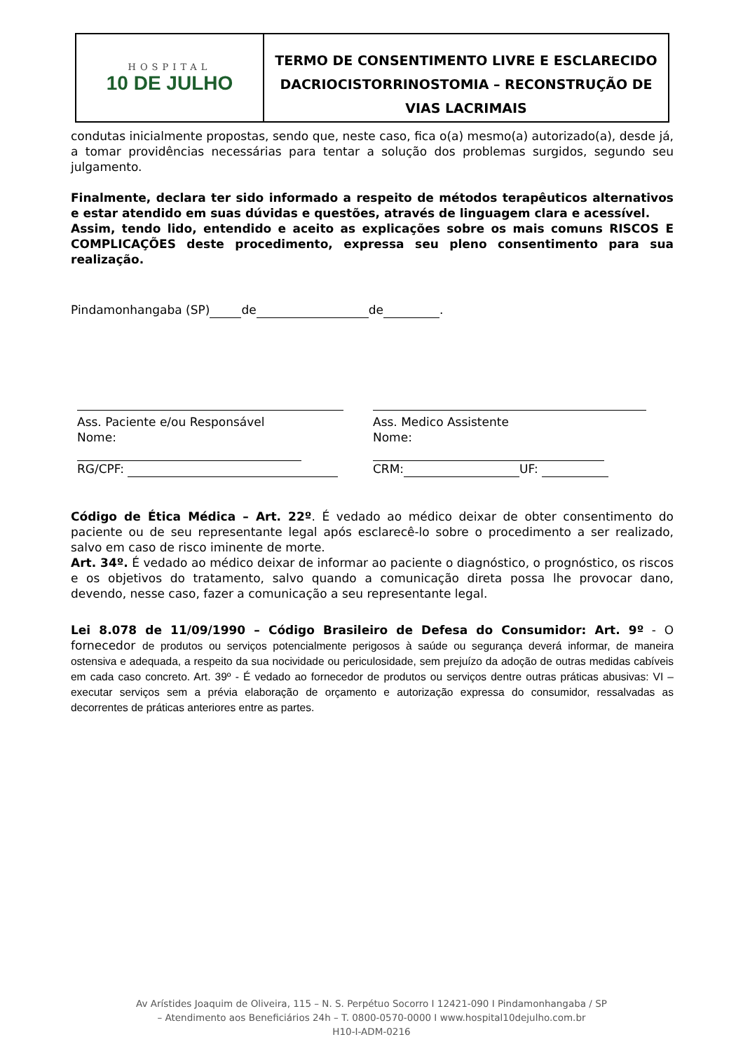HOSPITAL
10 DE JULHO
TERMO DE CONSENTIMENTO LIVRE E ESCLARECIDO
DACRIOCISTORRINOSTOMIA – RECONSTRUÇÃO DE VIAS LACRIMAIS
condutas inicialmente propostas, sendo que, neste caso, fica o(a) mesmo(a) autorizado(a), desde já, a tomar providências necessárias para tentar a solução dos problemas surgidos, segundo seu julgamento.
Finalmente, declara ter sido informado a respeito de métodos terapêuticos alternativos e estar atendido em suas dúvidas e questões, através de linguagem clara e acessível.
Assim, tendo lido, entendido e aceito as explicações sobre os mais comuns RISCOS E COMPLICAÇÕES deste procedimento, expressa seu pleno consentimento para sua realização.
Pindamonhangaba (SP) de de .
Ass. Paciente e/ou Responsável
Nome:
RG/CPF:
Ass. Medico Assistente
Nome:
CRM: UF:
Código de Ética Médica – Art. 22º. É vedado ao médico deixar de obter consentimento do paciente ou de seu representante legal após esclarecê-lo sobre o procedimento a ser realizado, salvo em caso de risco iminente de morte.
Art. 34º. É vedado ao médico deixar de informar ao paciente o diagnóstico, o prognóstico, os riscos e os objetivos do tratamento, salvo quando a comunicação direta possa lhe provocar dano, devendo, nesse caso, fazer a comunicação a seu representante legal.
Lei 8.078 de 11/09/1990 – Código Brasileiro de Defesa do Consumidor: Art. 9º - O fornecedor de produtos ou serviços potencialmente perigosos à saúde ou segurança deverá informar, de maneira ostensiva e adequada, a respeito da sua nocividade ou periculosidade, sem prejuízo da adoção de outras medidas cabíveis em cada caso concreto. Art. 39º - É vedado ao fornecedor de produtos ou serviços dentre outras práticas abusivas: VI – executar serviços sem a prévia elaboração de orçamento e autorização expressa do consumidor, ressalvadas as decorrentes de práticas anteriores entre as partes.
Av Arístides Joaquim de Oliveira, 115 – N. S. Perpétuo Socorro I 12421-090 I Pindamonhangaba / SP
– Atendimento aos Beneficiários 24h – T. 0800-0570-0000 I www.hospital10dejulho.com.br
H10-I-ADM-0216